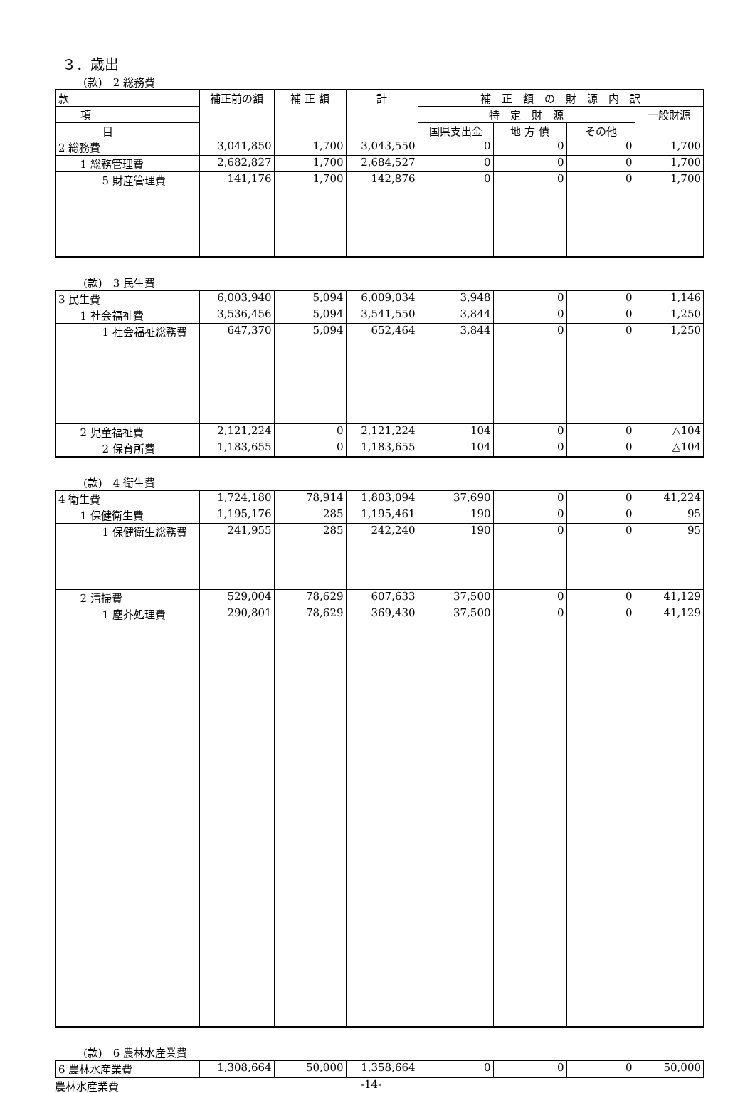３．歳出
(款)　2 総務費
| 款 | | | 補正前の額 | 補 正 額 | 計 | 補 正 額 の 財 源 内 訳 | | | |
| --- | --- | --- | --- | --- | --- | --- | --- | --- | --- |
| | 項 | | | | | 特 定 財 源 | | | 一般財源 |
| | | 目 | | | | 国県支出金 | 地 方 債 | その他 | |
| 2 総務費 | | | 3,041,850 | 1,700 | 3,043,550 | 0 | 0 | 0 | 1,700 |
| | 1 総務管理費 | | 2,682,827 | 1,700 | 2,684,527 | 0 | 0 | 0 | 1,700 |
| | | 5 財産管理費 | 141,176 | 1,700 | 142,876 | 0 | 0 | 0 | 1,700 |
(款)　3 民生費
| 3 民生費 | | | 6,003,940 | 5,094 | 6,009,034 | 3,948 | 0 | 0 | 1,146 |
| | 1 社会福祉費 | | 3,536,456 | 5,094 | 3,541,550 | 3,844 | 0 | 0 | 1,250 |
| | | 1 社会福祉総務費 | 647,370 | 5,094 | 652,464 | 3,844 | 0 | 0 | 1,250 |
| | 2 児童福祉費 | | 2,121,224 | 0 | 2,121,224 | 104 | 0 | 0 | △104 |
| | | 2 保育所費 | 1,183,655 | 0 | 1,183,655 | 104 | 0 | 0 | △104 |
(款)　4 衛生費
| 4 衛生費 | | | 1,724,180 | 78,914 | 1,803,094 | 37,690 | 0 | 0 | 41,224 |
| | 1 保健衛生費 | | 1,195,176 | 285 | 1,195,461 | 190 | 0 | 0 | 95 |
| | | 1 保健衛生総務費 | 241,955 | 285 | 242,240 | 190 | 0 | 0 | 95 |
| | 2 清掃費 | | 529,004 | 78,629 | 607,633 | 37,500 | 0 | 0 | 41,129 |
| | | 1 塵芥処理費 | 290,801 | 78,629 | 369,430 | 37,500 | 0 | 0 | 41,129 |
(款)　6 農林水産業費
| 6 農林水産業費 | 1,308,664 | 50,000 | 1,358,664 | 0 | 0 | 0 | 50,000 |
農林水産業費 -14-